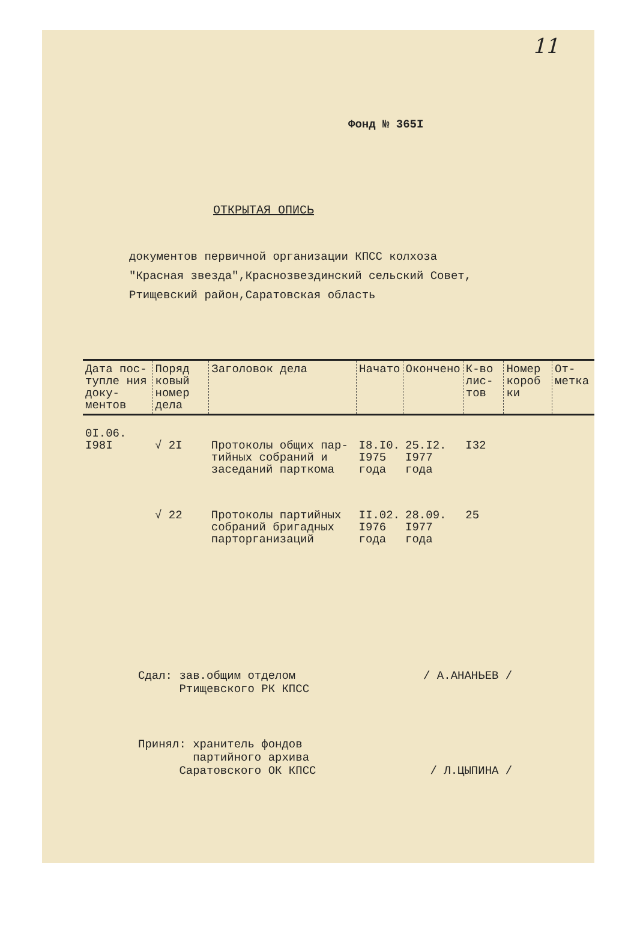11
Фонд № 365I
ОТКРЫТАЯ ОПИСЬ
документов первичной организации КПСС колхоза
"Красная звезда",Краснозвездинский сельский Совет,
Ртищевский район,Саратовская область
| Дата пос-тупле ния доку-ментов | Поряд ковый номер дела | Заголовок дела | Начато | Окончено | К-во лис-тов | Номер короб ки | От-метка |
| --- | --- | --- | --- | --- | --- | --- | --- |
| 0I.06. I98I | √ 2I | Протоколы общих пар-тийных собраний и заседаний парткома | I8.I0. I975 года | 25.I2. I977 года | I32 | | |
| | √ 22 | Протоколы партийных собраний бригадных парторганизаций | II.02. I976 года | 28.09. I977 года | 25 | | |
Сдал: зав.общим отделом
Ртищевского РК КПСС / А.АНАНЬЕВ /
Принял: хранитель фондов
партийного архива
Саратовского ОК КПСС / Л.ЦЫПИНА /